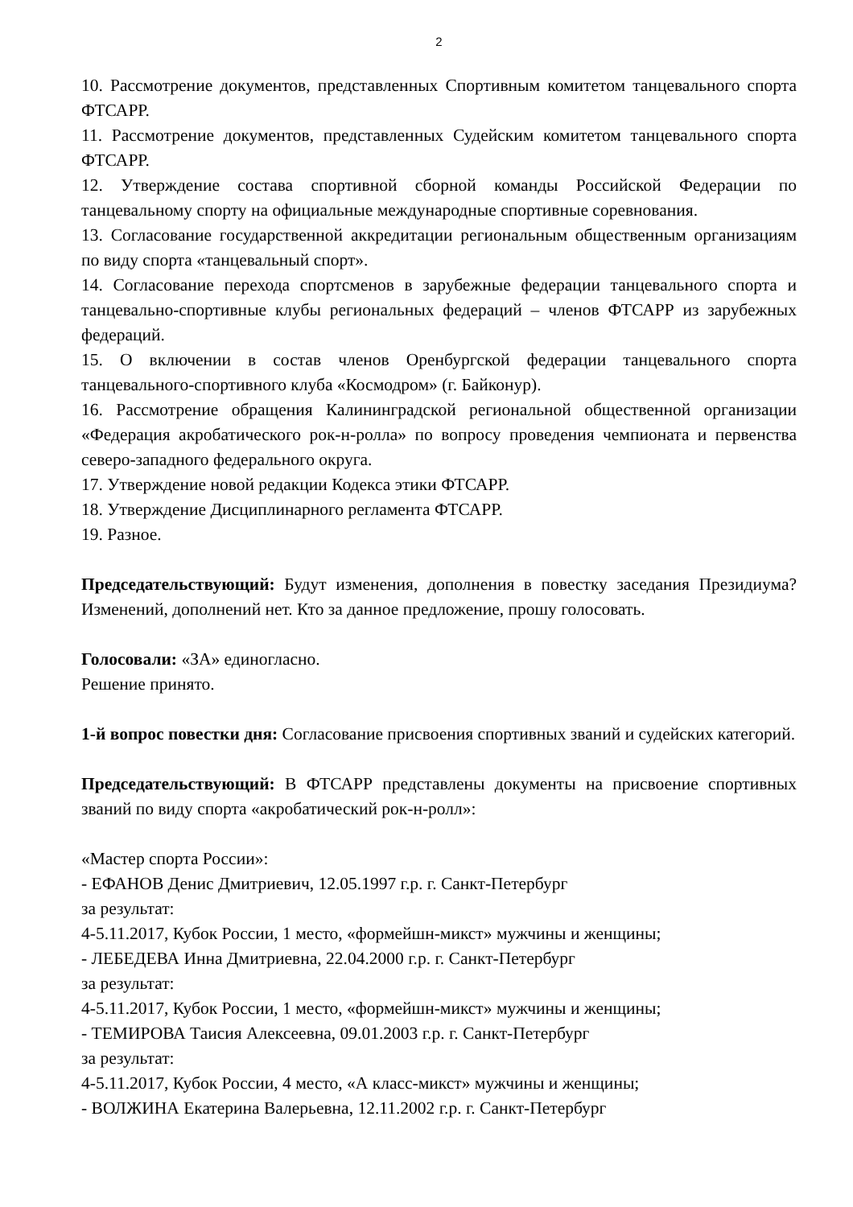2
10. Рассмотрение документов, представленных Спортивным комитетом танцевального спорта ФТСАРР.
11. Рассмотрение документов, представленных Судейским комитетом танцевального спорта ФТСАРР.
12. Утверждение состава спортивной сборной команды Российской Федерации по танцевальному спорту на официальные международные спортивные соревнования.
13. Согласование государственной аккредитации региональным общественным организациям по виду спорта «танцевальный спорт».
14. Согласование перехода спортсменов в зарубежные федерации танцевального спорта и танцевально-спортивные клубы региональных федераций – членов ФТСАРР из зарубежных федераций.
15. О включении в состав членов Оренбургской федерации танцевального спорта танцевального-спортивного клуба «Космодром» (г. Байконур).
16. Рассмотрение обращения Калининградской региональной общественной организации «Федерация акробатического рок-н-ролла» по вопросу проведения чемпионата и первенства северо-западного федерального округа.
17. Утверждение новой редакции Кодекса этики ФТСАРР.
18. Утверждение Дисциплинарного регламента ФТСАРР.
19. Разное.
Председательствующий: Будут изменения, дополнения в повестку заседания Президиума? Изменений, дополнений нет. Кто за данное предложение, прошу голосовать.
Голосовали: «ЗА» единогласно.
Решение принято.
1-й вопрос повестки дня: Согласование присвоения спортивных званий и судейских категорий.
Председательствующий: В ФТСАРР представлены документы на присвоение спортивных званий по виду спорта «акробатический рок-н-ролл»:
«Мастер спорта России»:
- ЕФАНОВ Денис Дмитриевич, 12.05.1997 г.р. г. Санкт-Петербург
за результат:
4-5.11.2017, Кубок России, 1 место, «формейшн-микст» мужчины и женщины;
- ЛЕБЕДЕВА Инна Дмитриевна, 22.04.2000 г.р. г. Санкт-Петербург
за результат:
4-5.11.2017, Кубок России, 1 место, «формейшн-микст» мужчины и женщины;
- ТЕМИРОВА Таисия Алексеевна, 09.01.2003 г.р. г. Санкт-Петербург
за результат:
4-5.11.2017, Кубок России, 4 место, «А класс-микст» мужчины и женщины;
- ВОЛЖИНА Екатерина Валерьевна, 12.11.2002 г.р. г. Санкт-Петербург